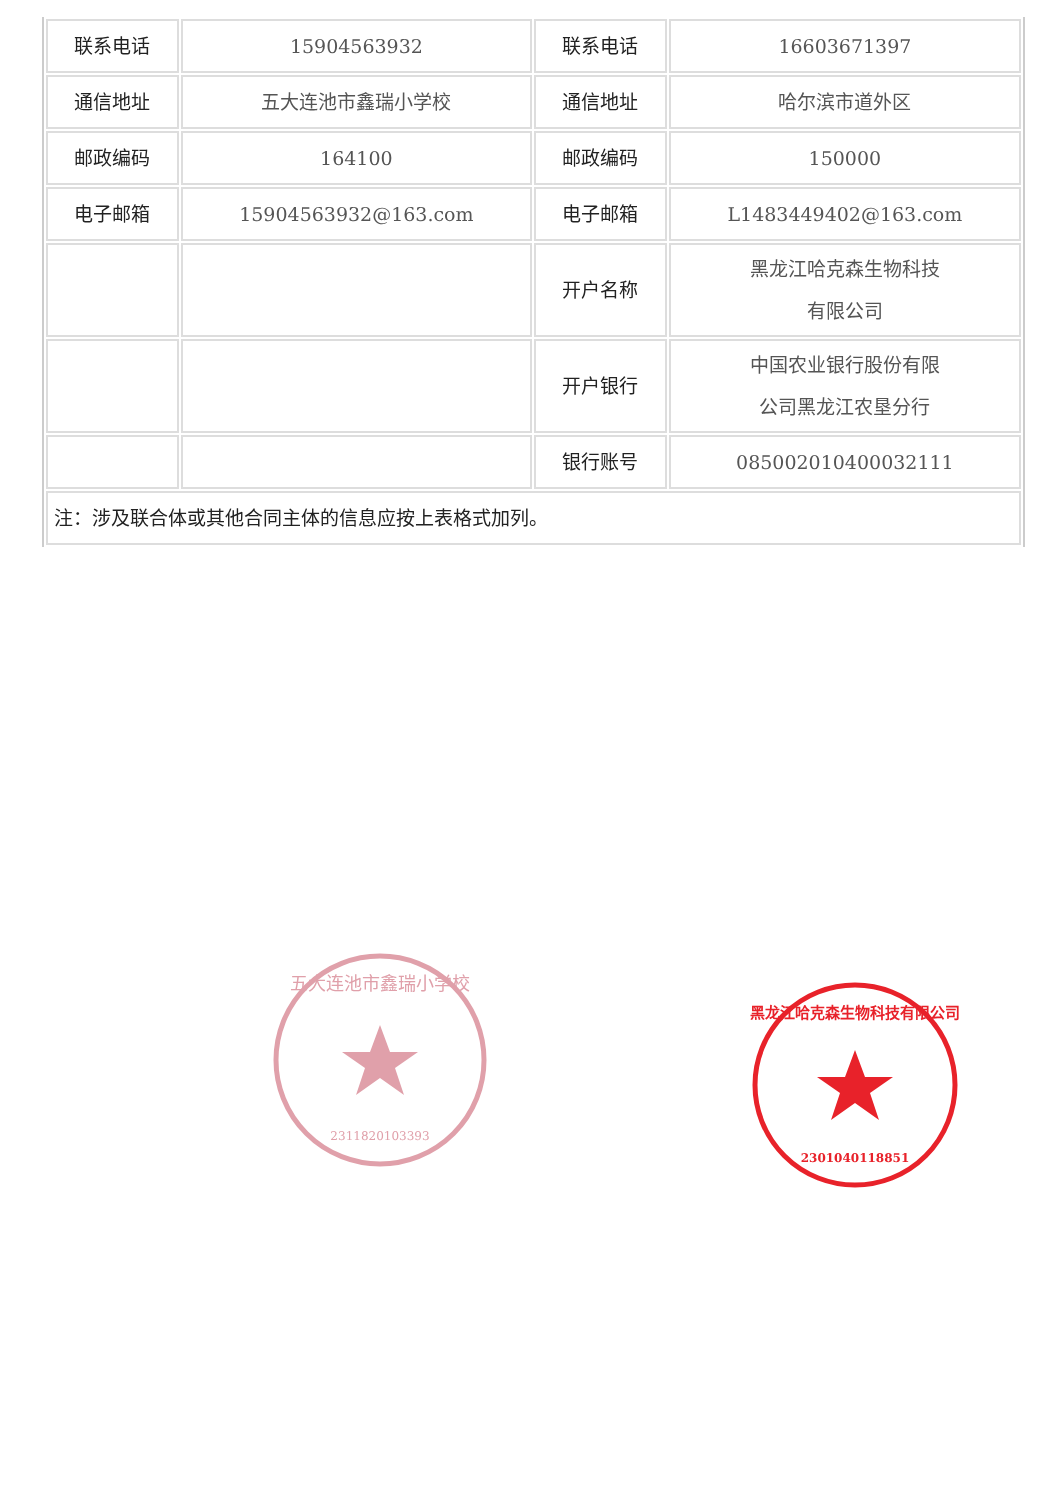| 联系电话 | 15904563932 | 联系电话 | 16603671397 |
| 通信地址 | 五大连池市鑫瑞小学校 | 通信地址 | 哈尔滨市道外区 |
| 邮政编码 | 164100 | 邮政编码 | 150000 |
| 电子邮箱 | 15904563932@163.com | 电子邮箱 | L1483449402@163.com |
| | | 开户名称 | 黑龙江哈克森生物科技 有限公司 |
| | | 开户银行 | 中国农业银行股份有限 公司黑龙江农垦分行 |
| | | 银行账号 | 085002010400032111 |
| 注：涉及联合体或其他合同主体的信息应按上表格式加列。 | | | |
五大连池市鑫瑞小学校
2311820103393
黑龙江哈克森生物科技有限公司
2301040118851